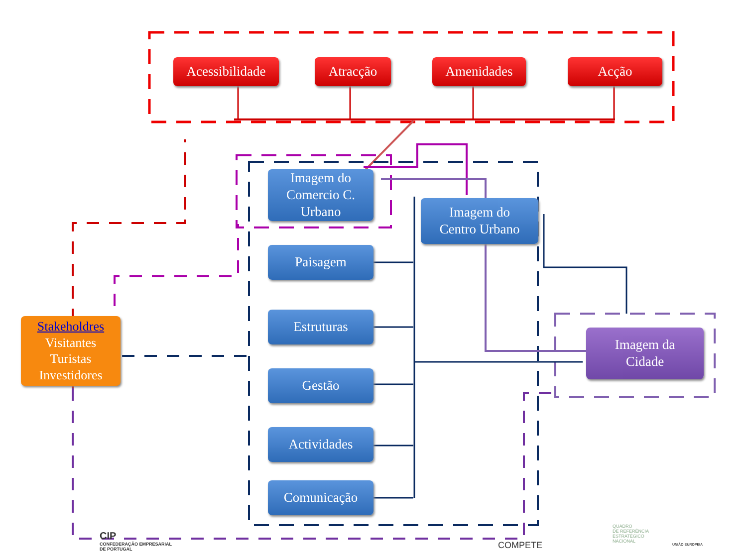Acessibilidade
Atracção Amenidades Acção
Imagem do
Comercio C.
Urbano
Imagem do
Centro Urbano
Paisagem
Estruturas
Gestão
Actividades
Comunicação
Imagem da
Cidade
Stakeholdres
Visitantes
Turistas
Investidores
CIP
CONFEDERAÇÃO EMPRESARIAL
DE PORTUGAL
COMPETE
QUADRO
DE REFERÊNCIA
ESTRATÉGICO
NACIONAL
UNIÃO EUROPEIA